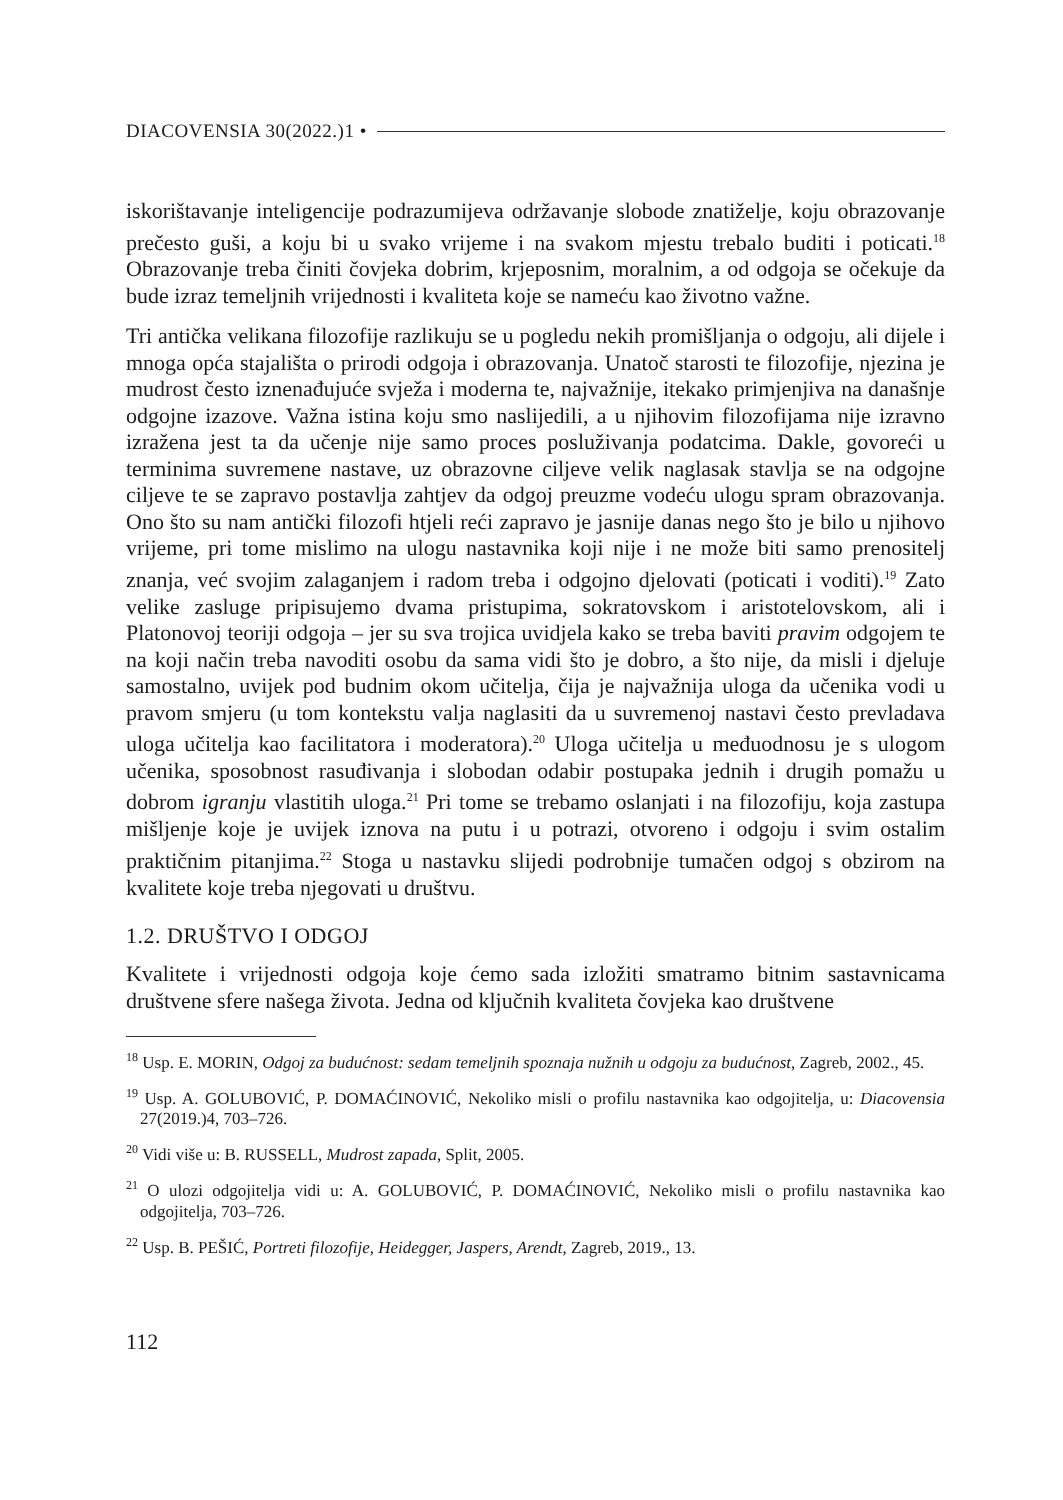DIACOVENSIA 30(2022.)1 •
iskorištavanje inteligencije podrazumijeva održavanje slobode znatiželje, koju obrazovanje prečesto guši, a koju bi u svako vrijeme i na svakom mjestu trebalo buditi i poticati.<sup>18</sup> Obrazovanje treba činiti čovjeka dobrim, krjeposnim, moralnim, a od odgoja se očekuje da bude izraz temeljnih vrijednosti i kvaliteta koje se nameću kao životno važne.
Tri antička velikana filozofije razlikuju se u pogledu nekih promišljanja o odgoju, ali dijele i mnoga opća stajališta o prirodi odgoja i obrazovanja. Unatoč starosti te filozofije, njezina je mudrost često iznenađujuće svježa i moderna te, najvažnije, itekako primjenjiva na današnje odgojne izazove. Važna istina koju smo naslijedili, a u njihovim filozofijama nije izravno izražena jest ta da učenje nije samo proces posluživanja podatcima. Dakle, govoreći u terminima suvremene nastave, uz obrazovne ciljeve velik naglasak stavlja se na odgojne ciljeve te se zapravo postavlja zahtjev da odgoj preuzme vodeću ulogu spram obrazovanja. Ono što su nam antički filozofi htjeli reći zapravo je jasnije danas nego što je bilo u njihovo vrijeme, pri tome mislimo na ulogu nastavnika koji nije i ne može biti samo prenositelj znanja, već svojim zalaganjem i radom treba i odgojno djelovati (poticati i voditi).<sup>19</sup> Zato velike zasluge pripisujemo dvama pristupima, sokratovskom i aristotelovskom, ali i Platonovoj teoriji odgoja – jer su sva trojica uvidjela kako se treba baviti pravim odgojem te na koji način treba navoditi osobu da sama vidi što je dobro, a što nije, da misli i djeluje samostalno, uvijek pod budnim okom učitelja, čija je najvažnija uloga da učenika vodi u pravom smjeru (u tom kontekstu valja naglasiti da u suvremenoj nastavi često prevladava uloga učitelja kao facilitatora i moderatora).<sup>20</sup> Uloga učitelja u međuodnosu je s ulogom učenika, sposobnost rasuđivanja i slobodan odabir postupaka jednih i drugih pomažu u dobrom igranju vlastitih uloga.<sup>21</sup> Pri tome se trebamo oslanjati i na filozofiju, koja zastupa mišljenje koje je uvijek iznova na putu i u potrazi, otvoreno i odgoju i svim ostalim praktičnim pitanjima.<sup>22</sup> Stoga u nastavku slijedi podrobnije tumačen odgoj s obzirom na kvalitete koje treba njegovati u društvu.
1.2. DRUŠTVO I ODGOJ
Kvalitete i vrijednosti odgoja koje ćemo sada izložiti smatramo bitnim sastavnicama društvene sfere našega života. Jedna od ključnih kvaliteta čovjeka kao društvene
<sup>18</sup> Usp. E. MORIN, Odgoj za budućnost: sedam temeljnih spoznaja nužnih u odgoju za budućnost, Zagreb, 2002., 45.
<sup>19</sup> Usp. A. GOLUBOVIĆ, P. DOMAĆINOVIĆ, Nekoliko misli o profilu nastavnika kao odgojitelja, u: Diacovensia 27(2019.)4, 703–726.
<sup>20</sup> Vidi više u: B. RUSSELL, Mudrost zapada, Split, 2005.
<sup>21</sup> O ulozi odgojitelja vidi u: A. GOLUBOVIĆ, P. DOMAĆINOVIĆ, Nekoliko misli o profilu nastavnika kao odgojitelja, 703–726.
<sup>22</sup> Usp. B. PEŠIĆ, Portreti filozofije, Heidegger, Jaspers, Arendt, Zagreb, 2019., 13.
112